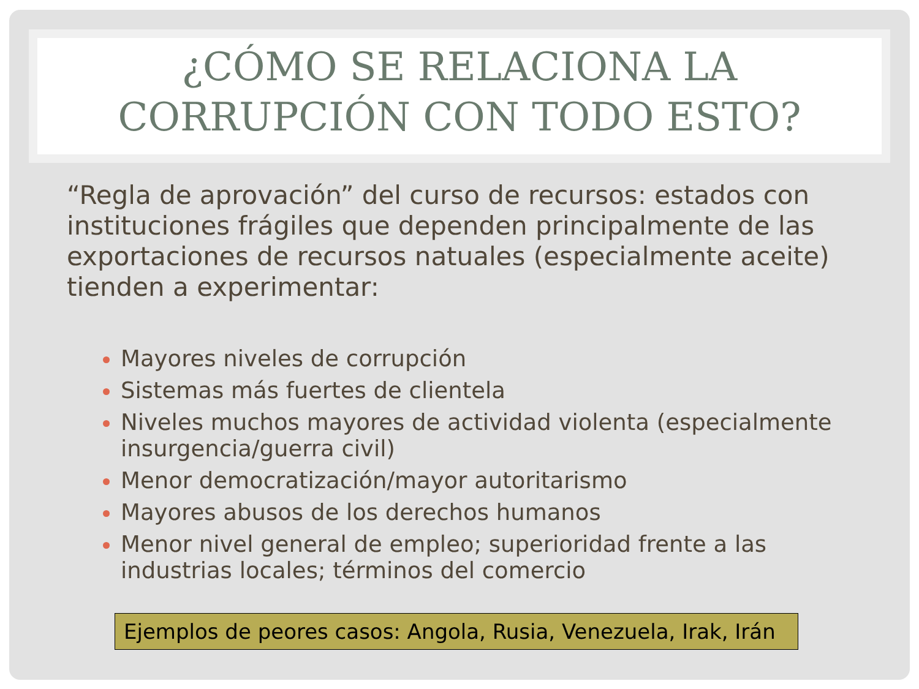¿CÓMO SE RELACIONA LA CORRUPCIÓN CON TODO ESTO?
“Regla de aprovación” del curso de recursos: estados con instituciones frágiles que dependen principalmente de las exportaciones de recursos natuales (especialmente aceite) tienden a experimentar:
Mayores niveles de corrupción
Sistemas más fuertes de clientela
Niveles muchos mayores de actividad violenta (especialmente insurgencia/guerra civil)
Menor democratización/mayor autoritarismo
Mayores abusos de los derechos humanos
Menor nivel general de empleo; superioridad frente a las industrias locales; términos del comercio
Ejemplos de peores casos: Angola, Rusia, Venezuela, Irak, Irán